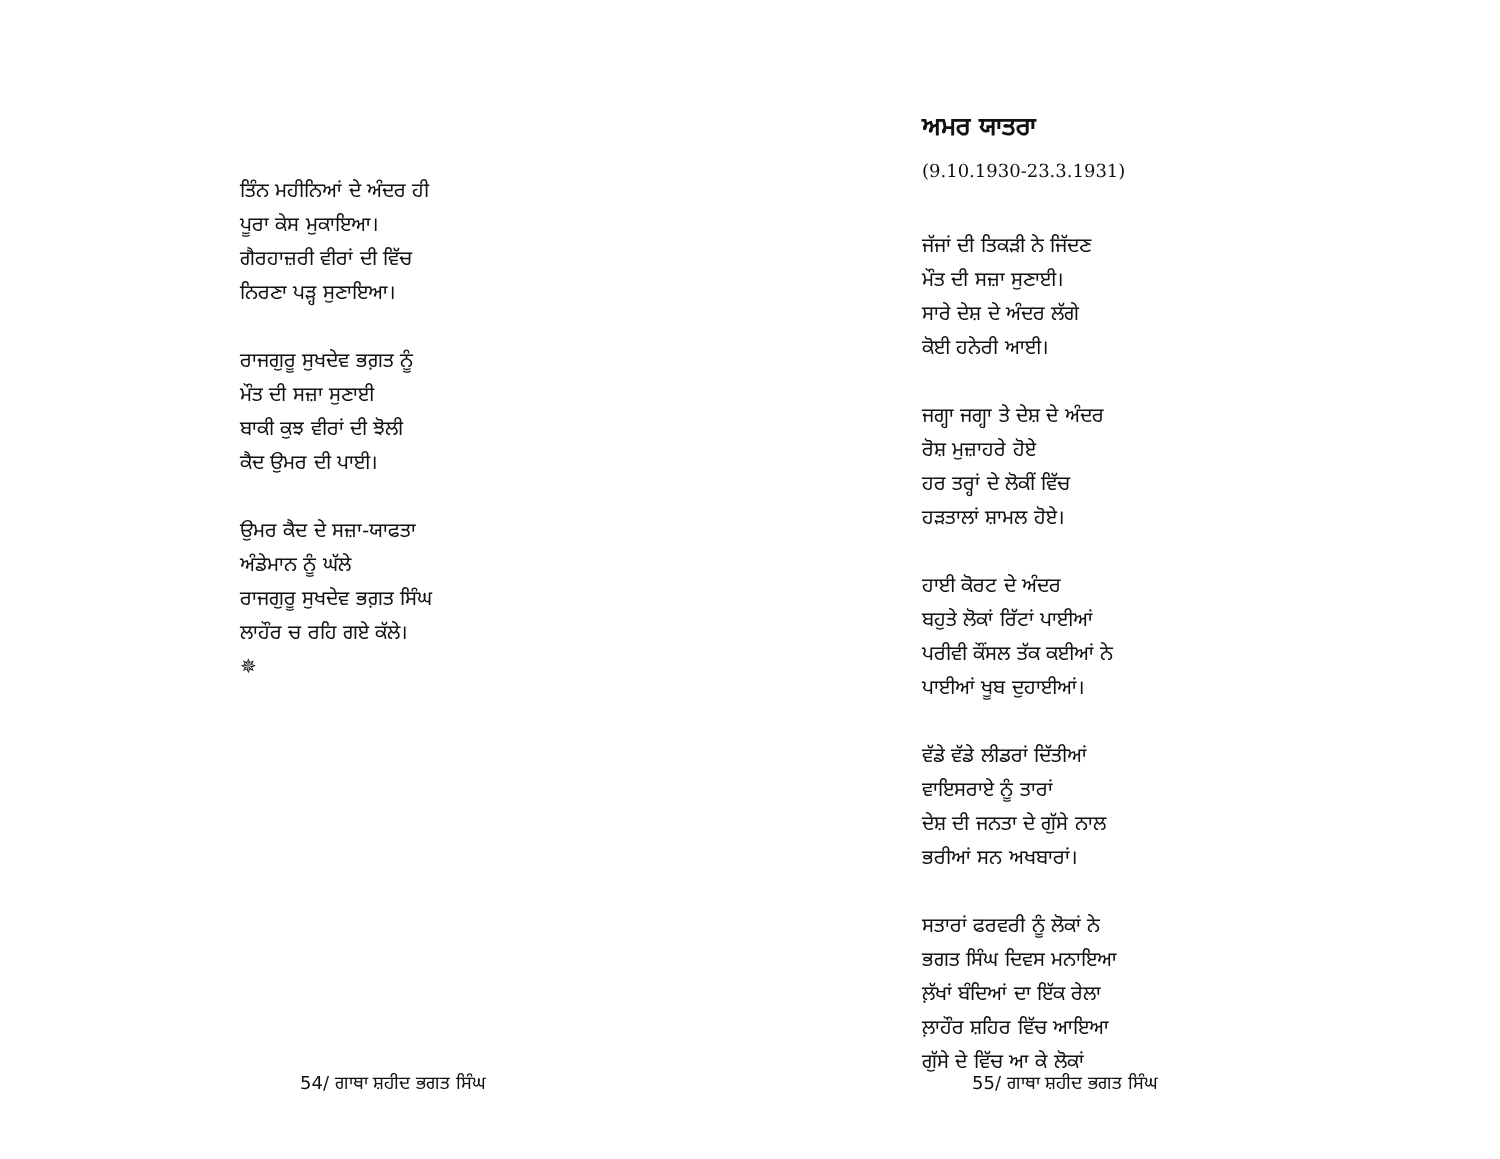ਤਿੰਨ ਮਹੀਨਿਆਂ ਦੇ ਅੰਦਰ ਹੀ
ਪੂਰਾ ਕੇਸ ਮੁਕਾਇਆ।
ਗੈਰਹਾਜ਼ਰੀ ਵੀਰਾਂ ਦੀ ਵਿੱਚ
ਨਿਰਣਾ ਪੜ੍ਹ ਸੁਣਾਇਆ।
ਰਾਜਗੁਰੂ ਸੁਖਦੇਵ ਭਗ਼ਤ ਨੂੰ
ਮੌਤ ਦੀ ਸਜ਼ਾ ਸੁਣਾਈ
ਬਾਕੀ ਕੁਝ ਵੀਰਾਂ ਦੀ ਝੋਲੀ
ਕੈਦ ਉਮਰ ਦੀ ਪਾਈ।
ਉਮਰ ਕੈਦ ਦੇ ਸਜ਼ਾ-ਯਾਫਤਾ
ਅੰਡੇਮਾਨ ਨੂੰ ਘੱਲੇ
ਰਾਜਗੁਰੂ ਸੁਖਦੇਵ ਭਗ਼ਤ ਸਿੰਘ
ਲਾਹੌਰ ਚ ਰਹਿ ਗਏ ਕੱਲੇ।
✵
54/ ਗਾਥਾ ਸ਼ਹੀਦ ਭਗਤ ਸਿੰਘ
ਅਮਰ ਯਾਤਰਾ
(9.10.1930-23.3.1931)
ਜੱਜਾਂ ਦੀ ਤਿਕੜੀ ਨੇ ਜਿੱਦਣ
ਮੌਤ ਦੀ ਸਜ਼ਾ ਸੁਣਾਈ।
ਸਾਰੇ ਦੇਸ਼ ਦੇ ਅੰਦਰ ਲੱਗੇ
ਕੋਈ ਹਨੇਰੀ ਆਈ।
ਜਗ੍ਹਾ ਜਗ੍ਹਾ ਤੇ ਦੇਸ਼ ਦੇ ਅੰਦਰ
ਰੋਸ਼ ਮੁਜ਼ਾਹਰੇ ਹੋਏ
ਹਰ ਤਰ੍ਹਾਂ ਦੇ ਲੋਕੀਂ ਵਿੱਚ
ਹੜਤਾਲਾਂ ਸ਼ਾਮਲ ਹੋਏ।
ਹਾਈ ਕੋਰਟ ਦੇ ਅੰਦਰ
ਬਹੁਤੇ ਲੋਕਾਂ ਰਿੱਟਾਂ ਪਾਈਆਂ
ਪਰੀਵੀ ਕੌਂਸਲ ਤੱਕ ਕਈਆਂ ਨੇ
ਪਾਈਆਂ ਖੂਬ ਦੁਹਾਈਆਂ।
ਵੱਡੇ ਵੱਡੇ ਲੀਡਰਾਂ ਦਿੱਤੀਆਂ
ਵਾਇਸਰਾਏ ਨੂੰ ਤਾਰਾਂ
ਦੇਸ਼ ਦੀ ਜਨਤਾ ਦੇ ਗੁੱਸੇ ਨਾਲ
ਭਰੀਆਂ ਸਨ ਅਖਬਾਰਾਂ।
ਸਤਾਰਾਂ ਫਰਵਰੀ ਨੂੰ ਲੋਕਾਂ ਨੇ
ਭਗਤ ਸਿੰਘ ਦਿਵਸ ਮਨਾਇਆ
ਲ਼ੱਖਾਂ ਬੰਦਿਆਂ ਦਾ ਇੱਕ ਰੇਲਾ
ਲ਼ਾਹੌਰ ਸ਼ਹਿਰ ਵਿੱਚ ਆਇਆ
ਗੁੱਸੇ ਦੇ ਵਿੱਚ ਆ ਕੇ ਲੋਕਾਂ
55/ ਗਾਥਾ ਸ਼ਹੀਦ ਭਗਤ ਸਿੰਘ